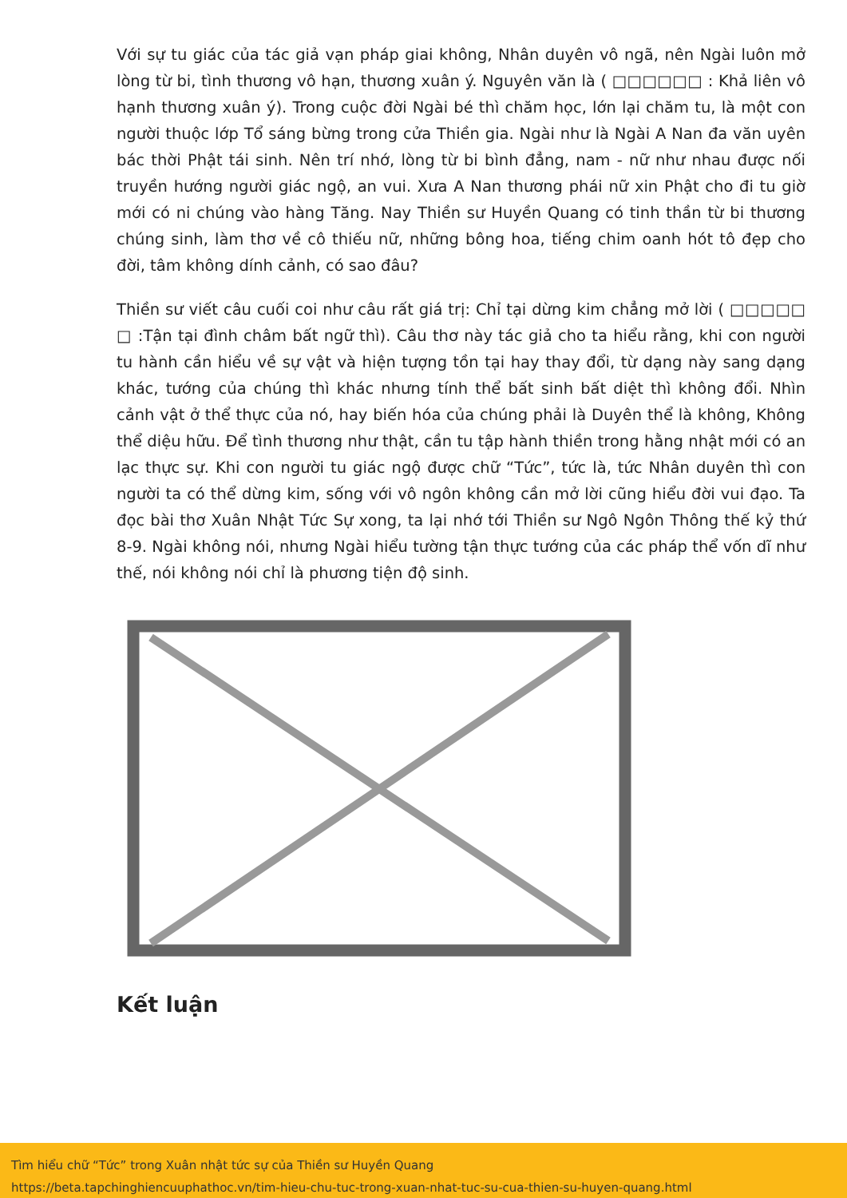Với sự tu giác của tác giả vạn pháp giai không, Nhân duyên vô ngã, nên Ngài luôn mở lòng từ bi, tình thương vô hạn, thương xuân ý. Nguyên văn là ( □□□□□□ : Khả liên vô hạnh thương xuân ý). Trong cuộc đời Ngài bé thì chăm học, lớn lại chăm tu, là một con người thuộc lớp Tổ sáng bừng trong cửa Thiền gia. Ngài như là Ngài A Nan đa văn uyên bác thời Phật tái sinh. Nên trí nhớ, lòng từ bi bình đẳng, nam - nữ như nhau được nối truyền hướng người giác ngộ, an vui. Xưa A Nan thương phái nữ xin Phật cho đi tu giờ mới có ni chúng vào hàng Tăng. Nay Thiền sư Huyền Quang có tinh thần từ bi thương chúng sinh, làm thơ về cô thiếu nữ, những bông hoa, tiếng chim oanh hót tô đẹp cho đời, tâm không dính cảnh, có sao đâu?
Thiền sư viết câu cuối coi như câu rất giá trị: Chỉ tại dừng kim chẳng mở lời ( □□□□□ □ :Tận tại đình châm bất ngữ thì). Câu thơ này tác giả cho ta hiểu rằng, khi con người tu hành cần hiểu về sự vật và hiện tượng tồn tại hay thay đổi, từ dạng này sang dạng khác, tướng của chúng thì khác nhưng tính thể bất sinh bất diệt thì không đổi. Nhìn cảnh vật ở thể thực của nó, hay biến hóa của chúng phải là Duyên thể là không, Không thể diệu hữu. Để tình thương như thật, cần tu tập hành thiền trong hằng nhật mới có an lạc thực sự. Khi con người tu giác ngộ được chữ “Tức”, tức là, tức Nhân duyên thì con người ta có thể dừng kim, sống với vô ngôn không cần mở lời cũng hiểu đời vui đạo. Ta đọc bài thơ Xuân Nhật Tức Sự xong, ta lại nhớ tới Thiền sư Ngô Ngôn Thông thế kỷ thứ 8-9. Ngài không nói, nhưng Ngài hiểu tường tận thực tướng của các pháp thể vốn dĩ như thế, nói không nói chỉ là phương tiện độ sinh.
Kết luận
Tìm hiểu chữ “Tức” trong Xuân nhật tức sự của Thiền sư Huyền Quang
https://beta.tapchinghiencuuphathoc.vn/tim-hieu-chu-tuc-trong-xuan-nhat-tuc-su-cua-thien-su-huyen-quang.html